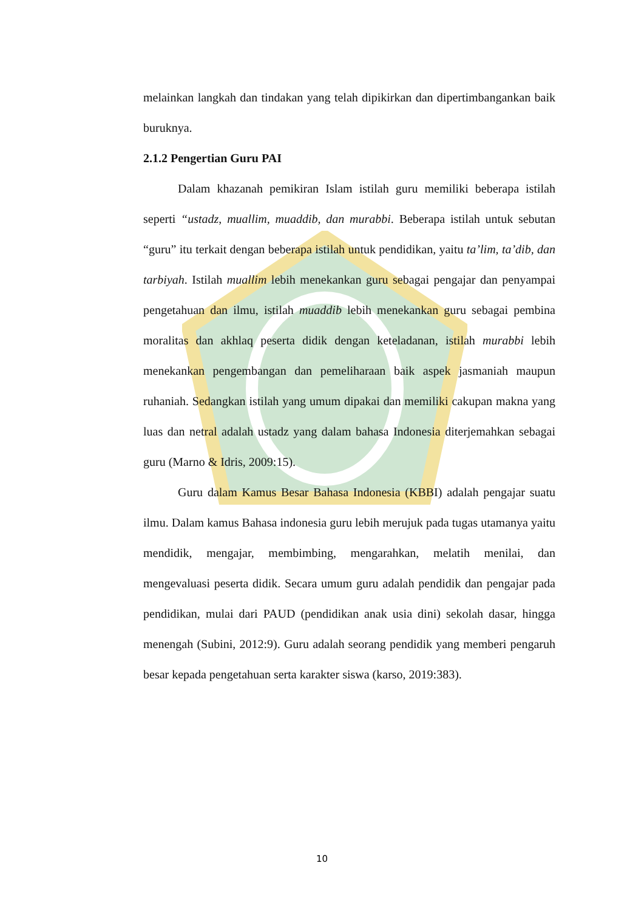melainkan langkah dan tindakan yang telah dipikirkan dan dipertimbangankan baik buruknya.
2.1.2 Pengertian Guru PAI
Dalam khazanah pemikiran Islam istilah guru memiliki beberapa istilah seperti “ustadz, muallim, muaddib, dan murabbi. Beberapa istilah untuk sebutan “guru” itu terkait dengan beberapa istilah untuk pendidikan, yaitu ta’lim, ta’dib, dan tarbiyah. Istilah muallim lebih menekankan guru sebagai pengajar dan penyampai pengetahuan dan ilmu, istilah muaddib lebih menekankan guru sebagai pembina moralitas dan akhlaq peserta didik dengan keteladanan, istilah murabbi lebih menekankan pengembangan dan pemeliharaan baik aspek jasmaniah maupun ruhaniah. Sedangkan istilah yang umum dipakai dan memiliki cakupan makna yang luas dan netral adalah ustadz yang dalam bahasa Indonesia diterjemahkan sebagai guru (Marno & Idris, 2009:15).
Guru dalam Kamus Besar Bahasa Indonesia (KBBI) adalah pengajar suatu ilmu. Dalam kamus Bahasa indonesia guru lebih merujuk pada tugas utamanya yaitu mendidik, mengajar, membimbing, mengarahkan, melatih menilai, dan mengevaluasi peserta didik. Secara umum guru adalah pendidik dan pengajar pada pendidikan, mulai dari PAUD (pendidikan anak usia dini) sekolah dasar, hingga menengah (Subini, 2012:9). Guru adalah seorang pendidik yang memberi pengaruh besar kepada pengetahuan serta karakter siswa (karso, 2019:383).
10